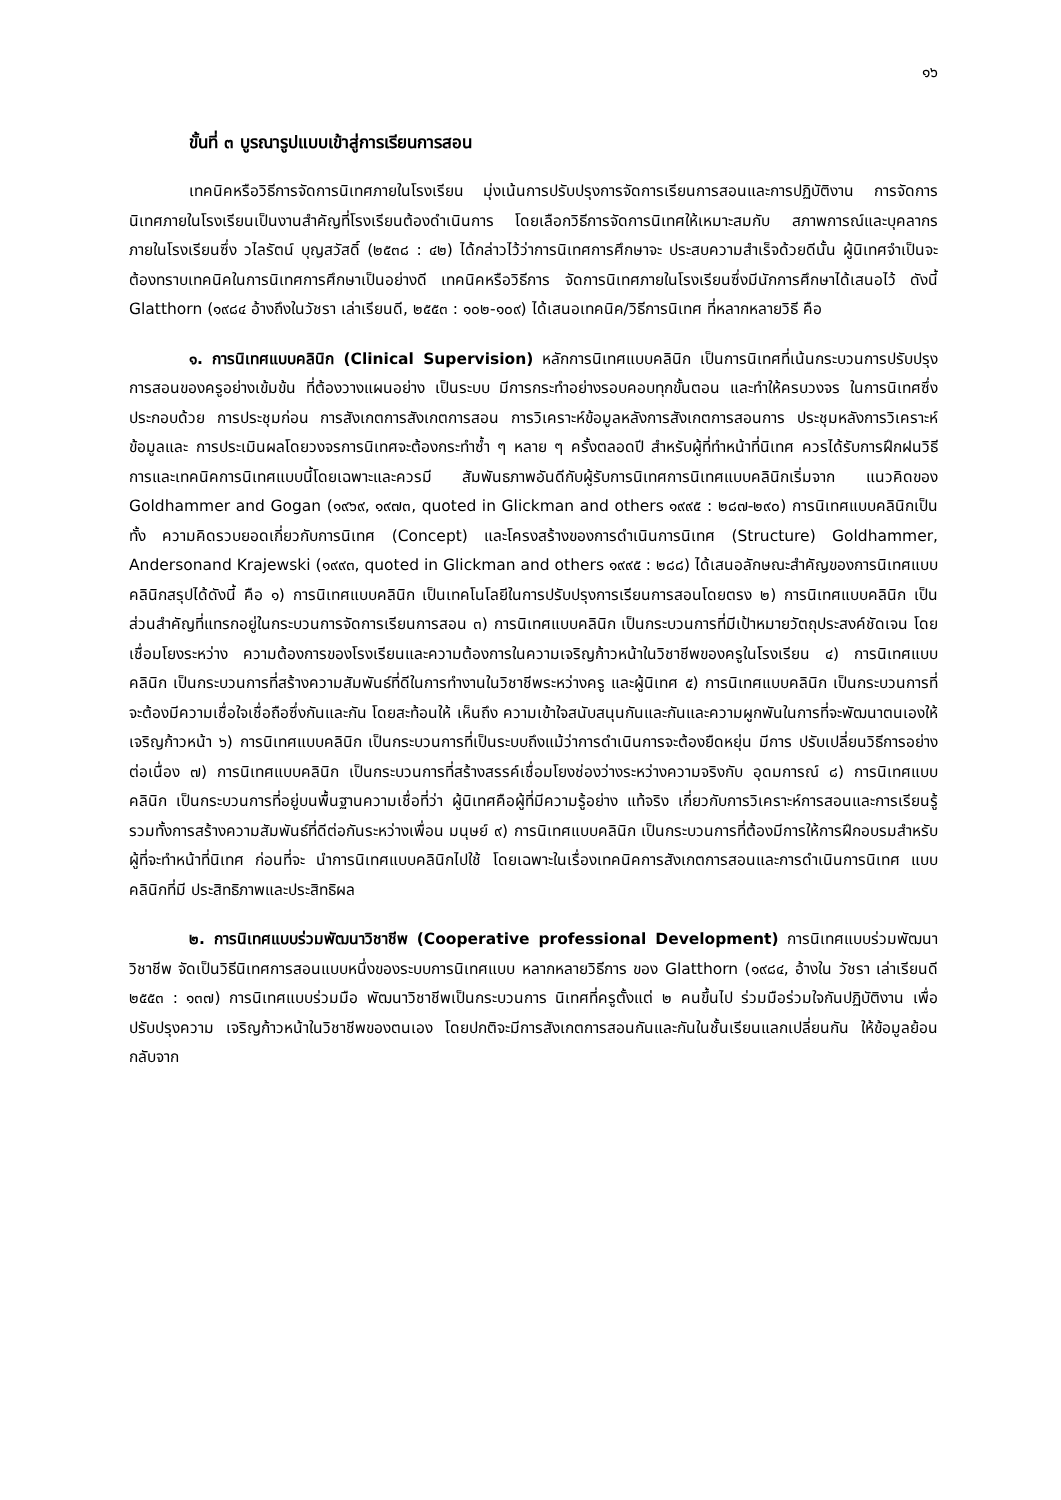๑๖
ขั้นที่ ๓ บูรณารูปแบบเข้าสู่การเรียนการสอน
เทคนิคหรือวิธีการจัดการนิเทศภายในโรงเรียน มุ่งเน้นการปรับปรุงการจัดการเรียนการสอนและการปฏิบัติงาน การจัดการนิเทศภายในโรงเรียนเป็นงานสำคัญที่โรงเรียนต้องดำเนินการ โดยเลือกวิธีการจัดการนิเทศให้เหมาะสมกับ สภาพการณ์และบุคลากรภายในโรงเรียนซึ่ง วไลรัตน์ บุญสวัสดิ์ (๒๕๓๘ : ๔๒) ได้กล่าวไว้ว่าการนิเทศการศึกษาจะ ประสบความสำเร็จด้วยดีนั้น ผู้นิเทศจำเป็นจะต้องทราบเทคนิคในการนิเทศการศึกษาเป็นอย่างดี เทคนิคหรือวิธีการ จัดการนิเทศภายในโรงเรียนซึ่งมีนักการศึกษาได้เสนอไว้ ดังนี้ Glatthorn (๑๙๘๔ อ้างถึงในวัชรา เล่าเรียนดี, ๒๕๕๓ : ๑๐๒-๑๐๙) ได้เสนอเทคนิค/วิธีการนิเทศ ที่หลากหลายวิธี คือ
๑. การนิเทศแบบคลินิก (Clinical Supervision) หลักการนิเทศแบบคลินิก เป็นการนิเทศที่เน้นกระบวนการปรับปรุงการสอนของครูอย่างเข้มข้น ที่ต้องวางแผนอย่าง เป็นระบบ มีการกระทำอย่างรอบคอบทุกขั้นตอน และทำให้ครบวงจร ในการนิเทศซึ่ง ประกอบด้วย การประชุมก่อน การสังเกตการสังเกตการสอน การวิเคราะห์ข้อมูลหลังการสังเกตการสอนการ ประชุมหลังการวิเคราะห์ข้อมูลและ การประเมินผลโดยวงจรการนิเทศจะต้องกระทำซ้ำ ๆ หลาย ๆ ครั้งตลอดปี สำหรับผู้ที่ทำหน้าที่นิเทศ ควรได้รับการฝึกฝนวิธีการและเทคนิคการนิเทศแบบนี้โดยเฉพาะและควรมี สัมพันธภาพอันดีกับผู้รับการนิเทศการนิเทศแบบคลินิกเริ่มจาก แนวคิดของ Goldhammer and Gogan (๑๙๖๙, ๑๙๗๓, quoted in Glickman and others ๑๙๙๕ : ๒๘๗-๒๙๐) การนิเทศแบบคลินิกเป็นทั้ง ความคิดรวบยอดเกี่ยวกับการนิเทศ (Concept) และโครงสร้างของการดำเนินการนิเทศ (Structure) Goldhammer, Andersonand Krajewski (๑๙๙๓, quoted in Glickman and others ๑๙๙๕ : ๒๘๘) ได้เสนอลักษณะสำคัญของการนิเทศแบบคลินิกสรุปได้ดังนี้ คือ ๑) การนิเทศแบบคลินิก เป็นเทคโนโลยีในการปรับปรุงการเรียนการสอนโดยตรง ๒) การนิเทศแบบคลินิก เป็นส่วนสำคัญที่แทรกอยู่ในกระบวนการจัดการเรียนการสอน ๓) การนิเทศแบบคลินิก เป็นกระบวนการที่มีเป้าหมายวัตถุประสงค์ชัดเจน โดยเชื่อมโยงระหว่าง ความต้องการของโรงเรียนและความต้องการในความเจริญก้าวหน้าในวิชาชีพของครูในโรงเรียน ๔) การนิเทศแบบคลินิก เป็นกระบวนการที่สร้างความสัมพันธ์ที่ดีในการทำงานในวิชาชีพระหว่างครู และผู้นิเทศ ๕) การนิเทศแบบคลินิก เป็นกระบวนการที่จะต้องมีความเชื่อใจเชื่อถือซึ่งกันและกัน โดยสะท้อนให้ เห็นถึง ความเข้าใจสนับสนุนกันและกันและความผูกพันในการที่จะพัฒนาตนเองให้เจริญก้าวหน้า ๖) การนิเทศแบบคลินิก เป็นกระบวนการที่เป็นระบบถึงแม้ว่าการดำเนินการจะต้องยืดหยุ่น มีการ ปรับเปลี่ยนวิธีการอย่างต่อเนื่อง ๗) การนิเทศแบบคลินิก เป็นกระบวนการที่สร้างสรรค์เชื่อมโยงช่องว่างระหว่างความจริงกับ อุดมการณ์ ๘) การนิเทศแบบคลินิก เป็นกระบวนการที่อยู่บนพื้นฐานความเชื่อที่ว่า ผู้นิเทศคือผู้ที่มีความรู้อย่าง แท้จริง เกี่ยวกับการวิเคราะห์การสอนและการเรียนรู้ รวมทั้งการสร้างความสัมพันธ์ที่ดีต่อกันระหว่างเพื่อน มนุษย์ ๙) การนิเทศแบบคลินิก เป็นกระบวนการที่ต้องมีการให้การฝึกอบรมสำหรับผู้ที่จะทำหน้าที่นิเทศ ก่อนที่จะ นำการนิเทศแบบคลินิกไปใช้ โดยเฉพาะในเรื่องเทคนิคการสังเกตการสอนและการดำเนินการนิเทศ แบบคลินิกที่มี ประสิทธิภาพและประสิทธิผล
๒. การนิเทศแบบร่วมพัฒนาวิชาชีพ (Cooperative professional Development) การนิเทศแบบร่วมพัฒนาวิชาชีพ จัดเป็นวิธีนิเทศการสอนแบบหนึ่งของระบบการนิเทศแบบ หลากหลายวิธีการ ของ Glatthorn (๑๙๘๔, อ้างใน วัชรา เล่าเรียนดี ๒๕๕๓ : ๑๓๗) การนิเทศแบบร่วมมือ พัฒนาวิชาชีพเป็นกระบวนการ นิเทศที่ครูตั้งแต่ ๒ คนขึ้นไป ร่วมมือร่วมใจกันปฏิบัติงาน เพื่อปรับปรุงความ เจริญก้าวหน้าในวิชาชีพของตนเอง โดยปกติจะมีการสังเกตการสอนกันและกันในชั้นเรียนแลกเปลี่ยนกัน ให้ข้อมูลย้อนกลับจาก